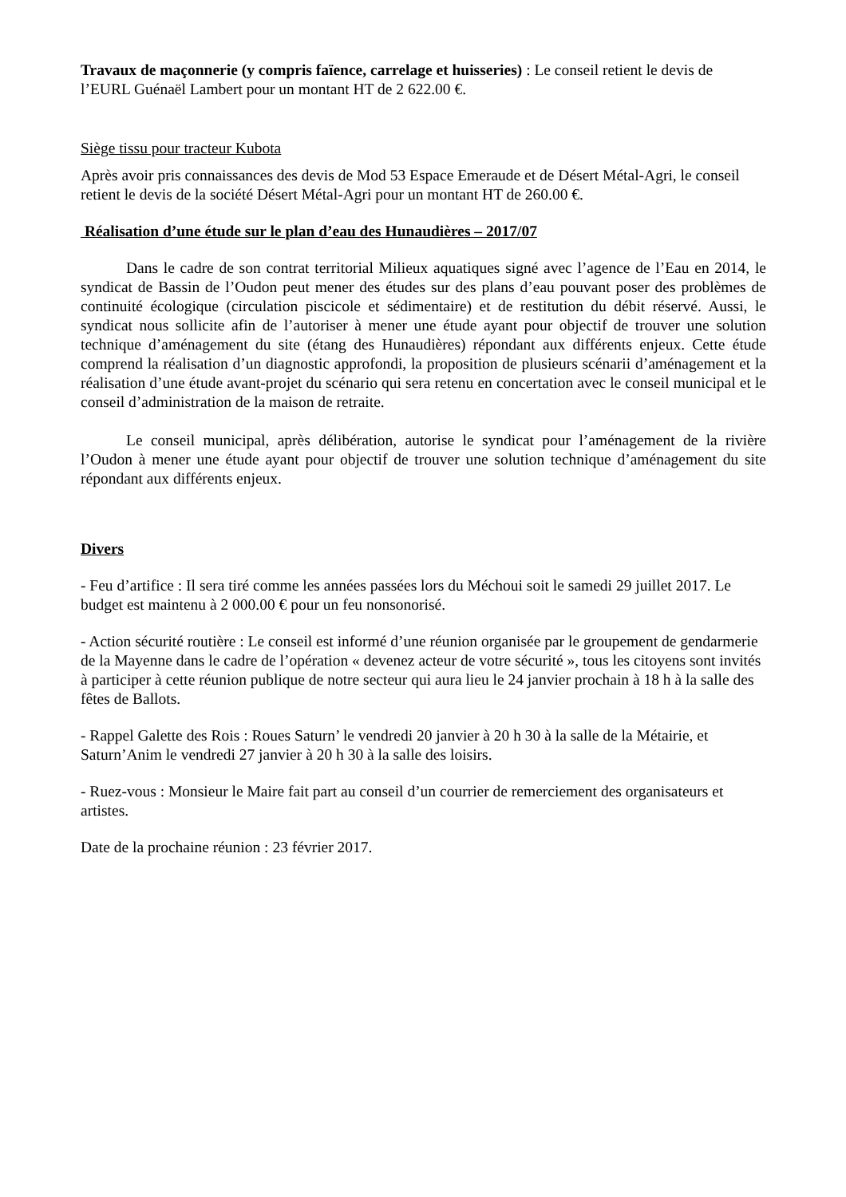Travaux de maçonnerie (y compris faïence, carrelage et huisseries) : Le conseil retient le devis de l’EURL Guénaël Lambert pour un montant HT de 2 622.00 €.
Siège tissu pour tracteur Kubota
Après avoir pris connaissances des devis de Mod 53 Espace Emeraude et de Désert Métal-Agri, le conseil retient le devis de la société Désert Métal-Agri pour un montant HT de 260.00 €.
Réalisation d’une étude sur le plan d’eau des Hunaudières – 2017/07
Dans le cadre de son contrat territorial Milieux aquatiques signé avec l’agence de l’Eau en 2014, le syndicat de Bassin de l’Oudon peut mener des études sur des plans d’eau pouvant poser des problèmes de continuité écologique (circulation piscicole et sédimentaire) et de restitution du débit réservé. Aussi, le syndicat nous sollicite afin de l’autoriser à mener une étude ayant pour objectif de trouver une solution technique d’aménagement du site (étang des Hunaudières) répondant aux différents enjeux. Cette étude comprend la réalisation d’un diagnostic approfondi, la proposition de plusieurs scénarii d’aménagement et la réalisation d’une étude avant-projet du scénario qui sera retenu en concertation avec le conseil municipal et le conseil d’administration de la maison de retraite.
Le conseil municipal, après délibération, autorise le syndicat pour l’aménagement de la rivière l’Oudon à mener une étude ayant pour objectif de trouver une solution technique d’aménagement du site répondant aux différents enjeux.
Divers
- Feu d’artifice : Il sera tiré comme les années passées lors du Méchoui soit le samedi 29 juillet 2017. Le budget est maintenu à 2 000.00 € pour un feu nonsonorisé.
- Action sécurité routière : Le conseil est informé d’une réunion organisée par le groupement de gendarmerie de la Mayenne dans le cadre de l’opération « devenez acteur de votre sécurité », tous les citoyens sont invités à participer à cette réunion publique de notre secteur qui aura lieu le 24 janvier prochain à 18 h à la salle des fêtes de Ballots.
- Rappel Galette des Rois : Roues Saturn’ le vendredi 20 janvier à 20 h 30 à la salle de la Métairie, et Saturn’Anim le vendredi 27 janvier à 20 h 30 à la salle des loisirs.
- Ruez-vous : Monsieur le Maire fait part au conseil d’un courrier de remerciement des organisateurs et artistes.
Date de la prochaine réunion : 23 février 2017.